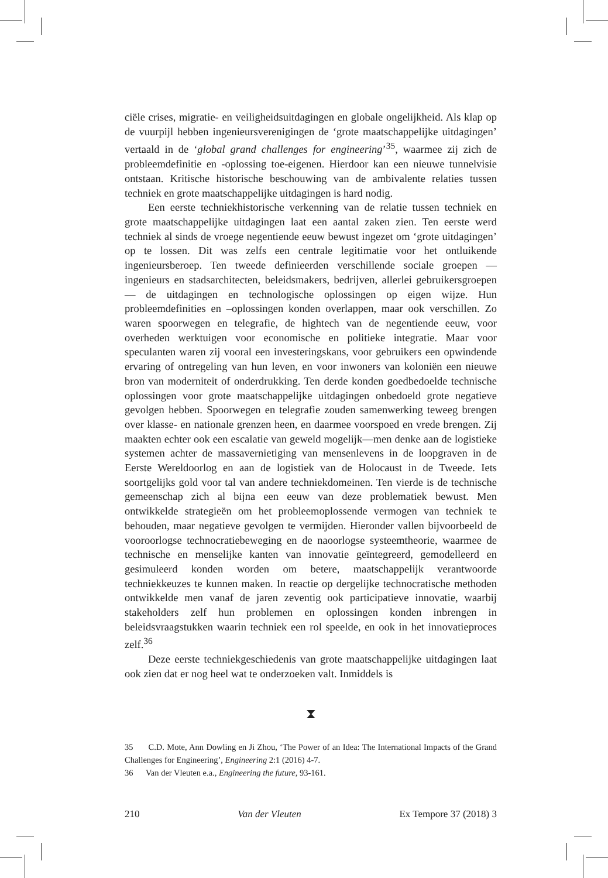ciële crises, migratie- en veiligheidsuitdagingen en globale ongelijkheid. Als klap op de vuurpijl hebben ingenieursverenigingen de ‘grote maatschappelijke uitdagingen’ vertaald in de ‘global grand challenges for engineering’<sup>35</sup>, waarmee zij zich de probleemdefinitie en -oplossing toe-eigenen. Hierdoor kan een nieuwe tunnelvisie ontstaan. Kritische historische beschouwing van de ambivalente relaties tussen techniek en grote maatschappelijke uitdagingen is hard nodig.
Een eerste techniekhistorische verkenning van de relatie tussen techniek en grote maatschappelijke uitdagingen laat een aantal zaken zien. Ten eerste werd techniek al sinds de vroege negentiende eeuw bewust ingezet om ‘grote uitdagingen’ op te lossen. Dit was zelfs een centrale legitimatie voor het ontluikende ingenieursberoep. Ten tweede definieerden verschillende sociale groepen — ingenieurs en stadsarchitecten, beleidsmakers, bedrijven, allerlei gebruikersgroepen — de uitdagingen en technologische oplossingen op eigen wijze. Hun probleemdefinities en –oplossingen konden overlappen, maar ook verschillen. Zo waren spoorwegen en telegrafie, de hightech van de negentiende eeuw, voor overheden werktuigen voor economische en politieke integratie. Maar voor speculanten waren zij vooral een investeringskans, voor gebruikers een opwindende ervaring of ontregeling van hun leven, en voor inwoners van koloniën een nieuwe bron van moderniteit of onderdrukking. Ten derde konden goedbedoelde technische oplossingen voor grote maatschappelijke uitdagingen onbedoeld grote negatieve gevolgen hebben. Spoorwegen en telegrafie zouden samenwerking teweeg brengen over klasse- en nationale grenzen heen, en daarmee voorspoed en vrede brengen. Zij maakten echter ook een escalatie van geweld mogelijk—men denke aan de logistieke systemen achter de massavernietiging van mensenlevens in de loopgraven in de Eerste Wereldoorlog en aan de logistiek van de Holocaust in de Tweede. Iets soortgelijks gold voor tal van andere techniekdomeinen. Ten vierde is de technische gemeenschap zich al bijna een eeuw van deze problematiek bewust. Men ontwikkelde strategieën om het probleemoplossende vermogen van techniek te behouden, maar negatieve gevolgen te vermijden. Hieronder vallen bijvoorbeeld de vooroorlogse technocratiebeweging en de naoorlogse systeemtheorie, waarmee de technische en menselijke kanten van innovatie geïntegreerd, gemodelleerd en gesimuleerd konden worden om betere, maatschappelijk verantwoorde techniekkeuzes te kunnen maken. In reactie op dergelijke technocratische methoden ontwikkelde men vanaf de jaren zeventig ook participatieve innovatie, waarbij stakeholders zelf hun problemen en oplossingen konden inbrengen in beleidsvraagstukken waarin techniek een rol speelde, en ook in het innovatieproces zelf.<sup>36</sup>
Deze eerste techniekgeschiedenis van grote maatschappelijke uitdagingen laat ook zien dat er nog heel wat te onderzoeken valt. Inmiddels is
⧗
35 C.D. Mote, Ann Dowling en Ji Zhou, ‘The Power of an Idea: The International Impacts of the Grand Challenges for Engineering’, Engineering 2:1 (2016) 4-7.
36 Van der Vleuten e.a., Engineering the future, 93-161.
210 Van der Vleuten Ex Tempore 37 (2018) 3